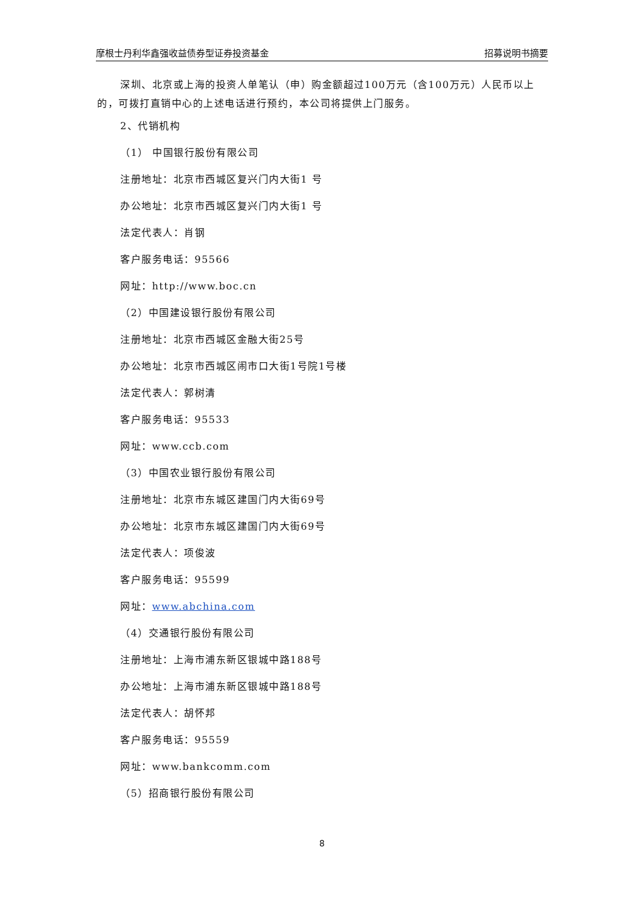摩根士丹利华鑫强收益债券型证券投资基金 招募说明书摘要
深圳、北京或上海的投资人单笔认（申）购金额超过100万元（含100万元）人民币以上的，可拨打直销中心的上述电话进行预约，本公司将提供上门服务。
2、代销机构
（1） 中国银行股份有限公司
注册地址：北京市西城区复兴门内大街1 号
办公地址：北京市西城区复兴门内大街1 号
法定代表人：肖钢
客户服务电话：95566
网址：http://www.boc.cn
（2）中国建设银行股份有限公司
注册地址：北京市西城区金融大街25号
办公地址：北京市西城区闹市口大街1号院1号楼
法定代表人：郭树清
客户服务电话：95533
网址：www.ccb.com
（3）中国农业银行股份有限公司
注册地址：北京市东城区建国门内大街69号
办公地址：北京市东城区建国门内大街69号
法定代表人：项俊波
客户服务电话：95599
网址：www.abchina.com
（4）交通银行股份有限公司
注册地址：上海市浦东新区银城中路188号
办公地址：上海市浦东新区银城中路188号
法定代表人：胡怀邦
客户服务电话：95559
网址：www.bankcomm.com
（5）招商银行股份有限公司
8